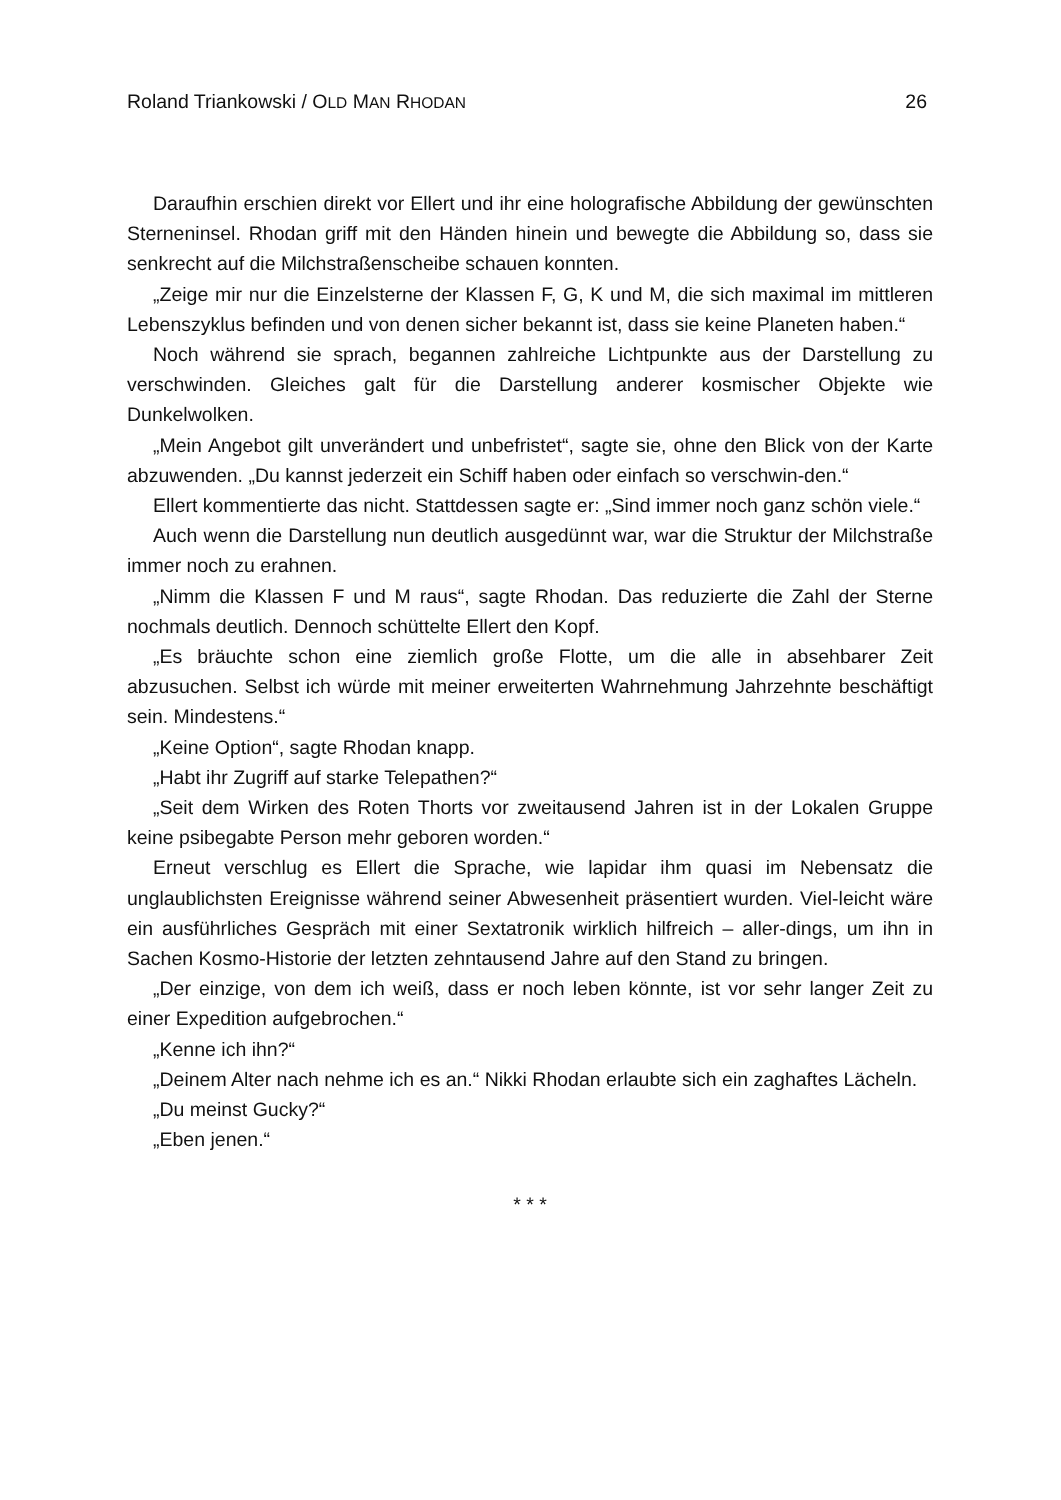Roland Triankowski / OLD MAN RHODAN 26
Daraufhin erschien direkt vor Ellert und ihr eine holografische Abbildung der gewünschten Sterneninsel. Rhodan griff mit den Händen hinein und bewegte die Abbildung so, dass sie senkrecht auf die Milchstraßenscheibe schauen konnten.
„Zeige mir nur die Einzelsterne der Klassen F, G, K und M, die sich maximal im mittleren Lebenszyklus befinden und von denen sicher bekannt ist, dass sie keine Planeten haben.“
Noch während sie sprach, begannen zahlreiche Lichtpunkte aus der Darstellung zu verschwinden. Gleiches galt für die Darstellung anderer kosmischer Objekte wie Dunkelwolken.
„Mein Angebot gilt unverändert und unbefristet“, sagte sie, ohne den Blick von der Karte abzuwenden. „Du kannst jederzeit ein Schiff haben oder einfach so verschwin-den.“
Ellert kommentierte das nicht. Stattdessen sagte er: „Sind immer noch ganz schön viele.“
Auch wenn die Darstellung nun deutlich ausgedünnt war, war die Struktur der Milchstraße immer noch zu erahnen.
„Nimm die Klassen F und M raus“, sagte Rhodan. Das reduzierte die Zahl der Sterne nochmals deutlich. Dennoch schüttelte Ellert den Kopf.
„Es bräuchte schon eine ziemlich große Flotte, um die alle in absehbarer Zeit abzusuchen. Selbst ich würde mit meiner erweiterten Wahrnehmung Jahrzehnte beschäftigt sein. Mindestens.“
„Keine Option“, sagte Rhodan knapp.
„Habt ihr Zugriff auf starke Telepathen?“
„Seit dem Wirken des Roten Thorts vor zweitausend Jahren ist in der Lokalen Gruppe keine psibegabte Person mehr geboren worden.“
Erneut verschlug es Ellert die Sprache, wie lapidar ihm quasi im Nebensatz die unglaublichsten Ereignisse während seiner Abwesenheit präsentiert wurden. Viel-leicht wäre ein ausführliches Gespräch mit einer Sextatronik wirklich hilfreich – aller-dings, um ihn in Sachen Kosmo-Historie der letzten zehntausend Jahre auf den Stand zu bringen.
„Der einzige, von dem ich weiß, dass er noch leben könnte, ist vor sehr langer Zeit zu einer Expedition aufgebrochen.“
„Kenne ich ihn?“
„Deinem Alter nach nehme ich es an.“ Nikki Rhodan erlaubte sich ein zaghaftes Lächeln.
„Du meinst Gucky?“
„Eben jenen.“
* * *